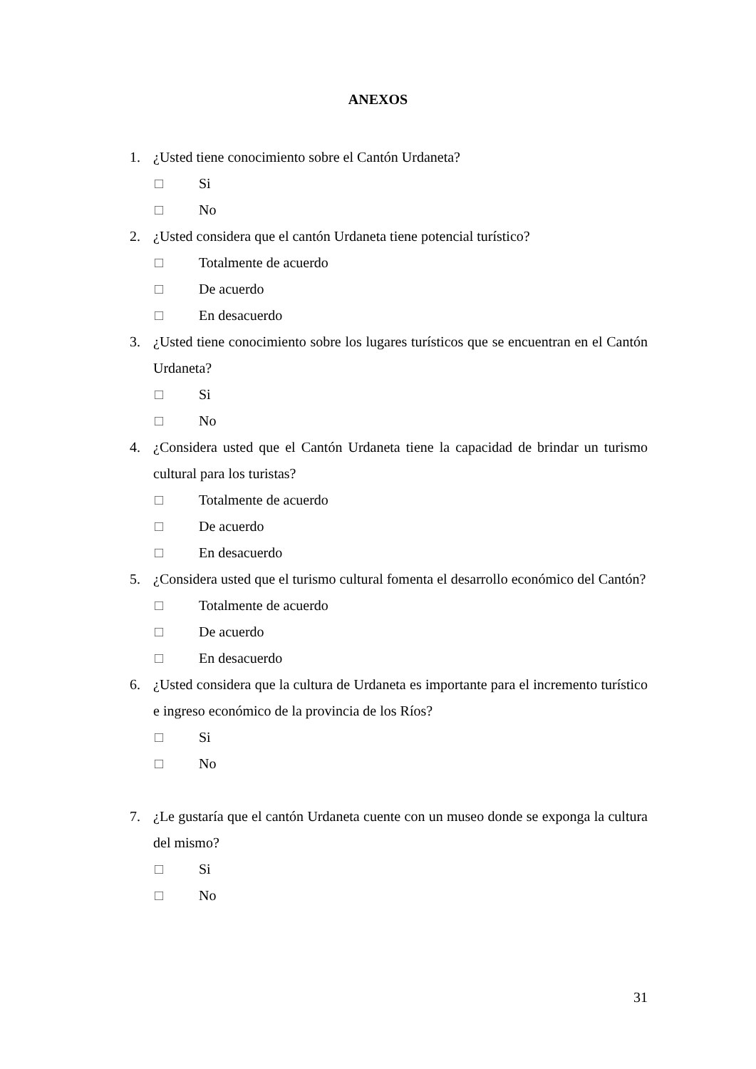ANEXOS
1. ¿Usted tiene conocimiento sobre el Cantón Urdaneta?
□ Si
□ No
2. ¿Usted considera que el cantón Urdaneta tiene potencial turístico?
□ Totalmente de acuerdo
□ De acuerdo
□ En desacuerdo
3. ¿Usted tiene conocimiento sobre los lugares turísticos que se encuentran en el Cantón Urdaneta?
□ Si
□ No
4. ¿Considera usted que el Cantón Urdaneta tiene la capacidad de brindar un turismo cultural para los turistas?
□ Totalmente de acuerdo
□ De acuerdo
□ En desacuerdo
5. ¿Considera usted que el turismo cultural fomenta el desarrollo económico del Cantón?
□ Totalmente de acuerdo
□ De acuerdo
□ En desacuerdo
6. ¿Usted considera que la cultura de Urdaneta es importante para el incremento turístico e ingreso económico de la provincia de los Ríos?
□ Si
□ No
7. ¿Le gustaría que el cantón Urdaneta cuente con un museo donde se exponga la cultura del mismo?
□ Si
□ No
31